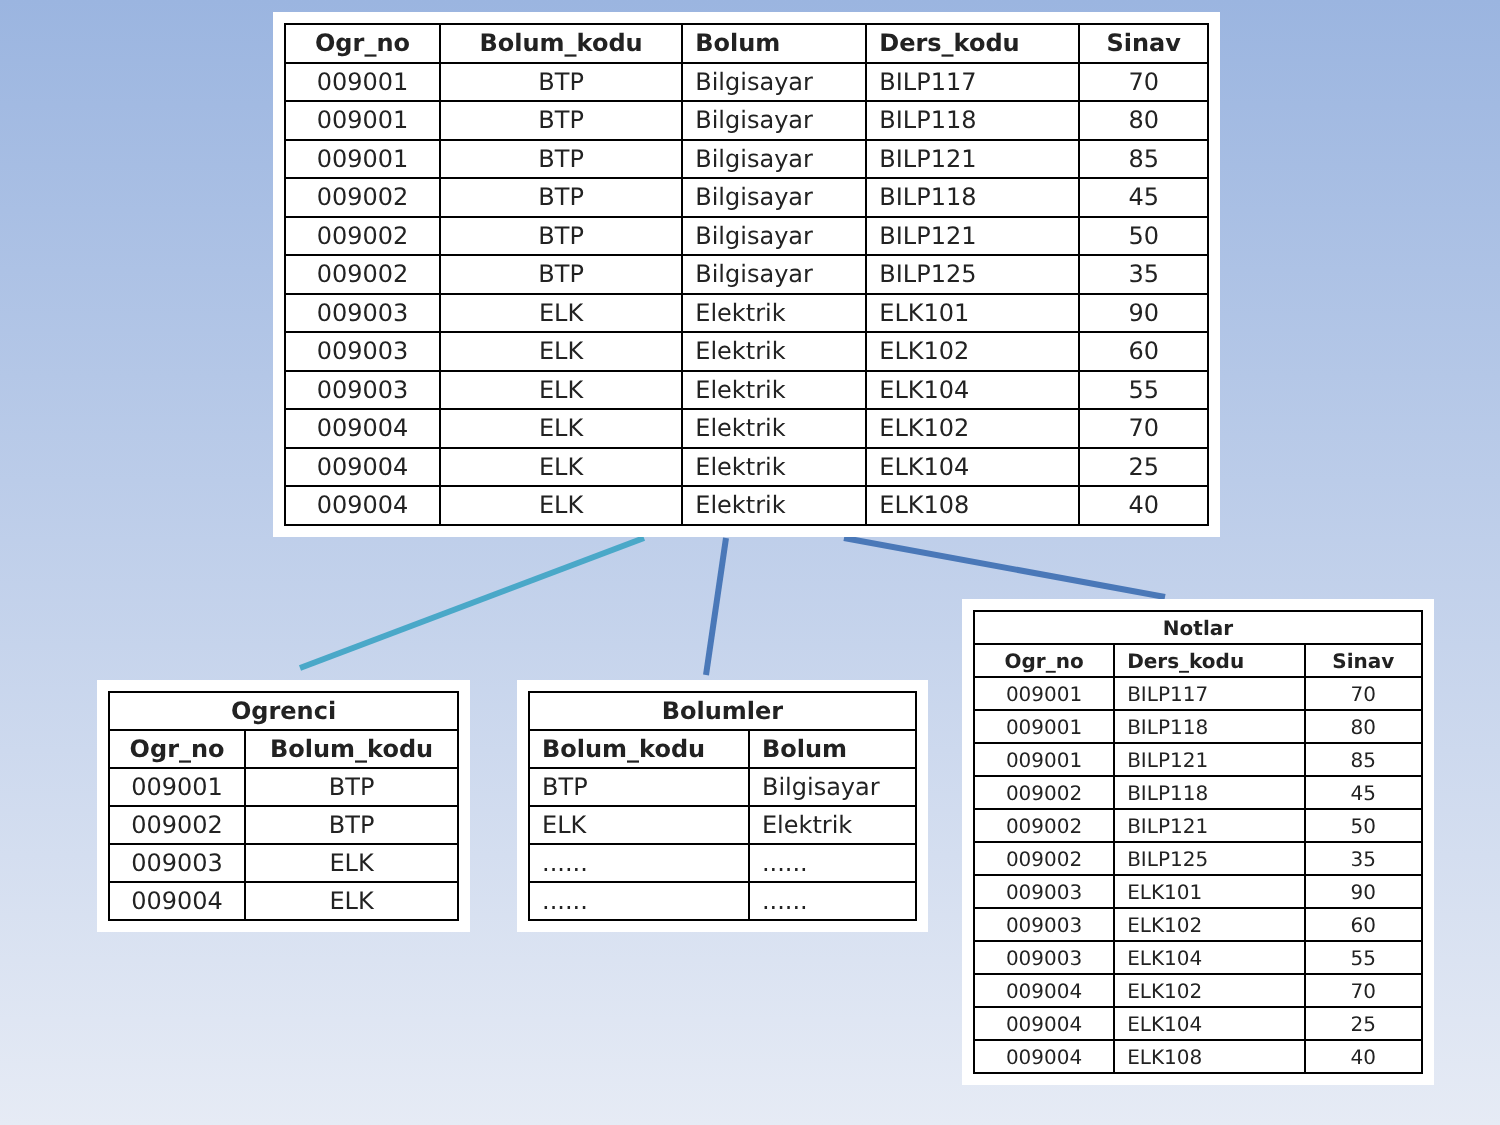| Ogr_no | Bolum_kodu | Bolum | Ders_kodu | Sinav |
| --- | --- | --- | --- | --- |
| 009001 | BTP | Bilgisayar | BILP117 | 70 |
| 009001 | BTP | Bilgisayar | BILP118 | 80 |
| 009001 | BTP | Bilgisayar | BILP121 | 85 |
| 009002 | BTP | Bilgisayar | BILP118 | 45 |
| 009002 | BTP | Bilgisayar | BILP121 | 50 |
| 009002 | BTP | Bilgisayar | BILP125 | 35 |
| 009003 | ELK | Elektrik | ELK101 | 90 |
| 009003 | ELK | Elektrik | ELK102 | 60 |
| 009003 | ELK | Elektrik | ELK104 | 55 |
| 009004 | ELK | Elektrik | ELK102 | 70 |
| 009004 | ELK | Elektrik | ELK104 | 25 |
| 009004 | ELK | Elektrik | ELK108 | 40 |
| Ogrenci | |
| --- | --- |
| Ogr_no | Bolum_kodu |
| 009001 | BTP |
| 009002 | BTP |
| 009003 | ELK |
| 009004 | ELK |
| Bolumler | |
| --- | --- |
| Bolum_kodu | Bolum |
| BTP | Bilgisayar |
| ELK | Elektrik |
| ...... | ...... |
| ...... | ...... |
| Notlar | | |
| --- | --- | --- |
| Ogr_no | Ders_kodu | Sinav |
| 009001 | BILP117 | 70 |
| 009001 | BILP118 | 80 |
| 009001 | BILP121 | 85 |
| 009002 | BILP118 | 45 |
| 009002 | BILP121 | 50 |
| 009002 | BILP125 | 35 |
| 009003 | ELK101 | 90 |
| 009003 | ELK102 | 60 |
| 009003 | ELK104 | 55 |
| 009004 | ELK102 | 70 |
| 009004 | ELK104 | 25 |
| 009004 | ELK108 | 40 |